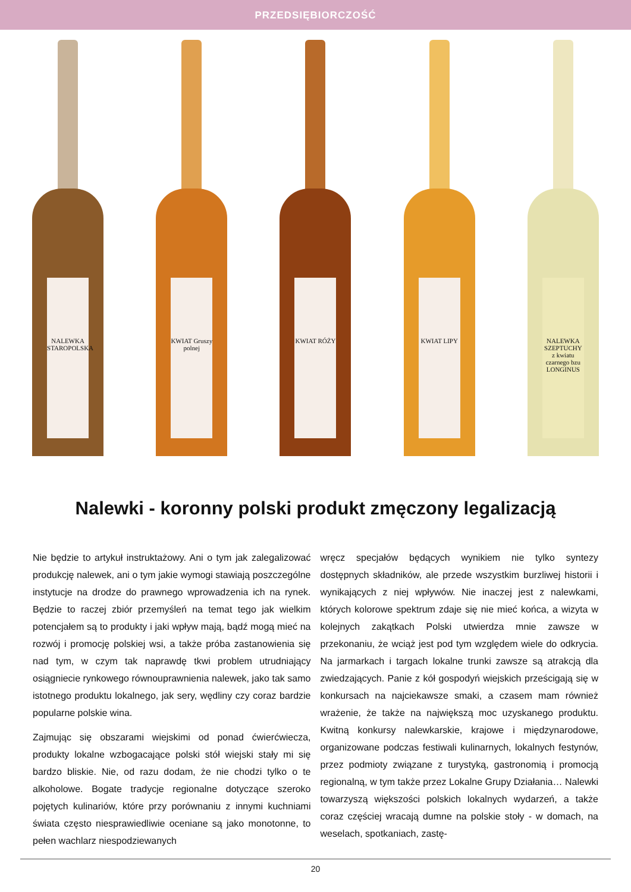PRZEDSIĘBIORCZOŚĆ
NALEWKA STAROPOLSKA
KWIAT Gruszy polnej
KWIAT RÓŻY
KWIAT LIPY
NALEWKA SZEPTUCHY z kwiatu czarnego bzu LONGINUS
Nalewki - koronny polski produkt zmęczony legalizacją
Nie będzie to artykuł instruktażowy. Ani o tym jak zalegalizować produkcję nalewek, ani o tym jakie wymogi stawiają poszczególne instytucje na drodze do prawnego wprowadzenia ich na rynek. Będzie to raczej zbiór przemyśleń na temat tego jak wielkim potencjałem są to produkty i jaki wpływ mają, bądź mogą mieć na rozwój i promocję polskiej wsi, a także próba zastanowienia się nad tym, w czym tak naprawdę tkwi problem utrudniający osiągniecie rynkowego równouprawnienia nalewek, jako tak samo istotnego produktu lokalnego, jak sery, wędliny czy coraz bardzie popularne polskie wina.
Zajmując się obszarami wiejskimi od ponad ćwierćwiecza, produkty lokalne wzbogacające polski stół wiejski stały mi się bardzo bliskie. Nie, od razu dodam, że nie chodzi tylko o te alkoholowe. Bogate tradycje regionalne dotyczące szeroko pojętych kulinariów, które przy porównaniu z innymi kuchniami świata często niesprawiedliwie oceniane są jako monotonne, to pełen wachlarz niespodziewanych
wręcz specjałów będących wynikiem nie tylko syntezy dostępnych składników, ale przede wszystkim burzliwej historii i wynikających z niej wpływów. Nie inaczej jest z nalewkami, których kolorowe spektrum zdaje się nie mieć końca, a wizyta w kolejnych zakątkach Polski utwierdza mnie zawsze w przekonaniu, że wciąż jest pod tym względem wiele do odkrycia. Na jarmarkach i targach lokalne trunki zawsze są atrakcją dla zwiedzających. Panie z kół gospodyń wiejskich prześcigają się w konkursach na najciekawsze smaki, a czasem mam również wrażenie, że także na największą moc uzyskanego produktu. Kwitną konkursy nalewkarskie, krajowe i międzynarodowe, organizowane podczas festiwali kulinarnych, lokalnych festynów, przez podmioty związane z turystyką, gastronomią i promocją regionalną, w tym także przez Lokalne Grupy Działania… Nalewki towarzyszą większości polskich lokalnych wydarzeń, a także coraz częściej wracają dumne na polskie stoły - w domach, na weselach, spotkaniach, zastę-
20